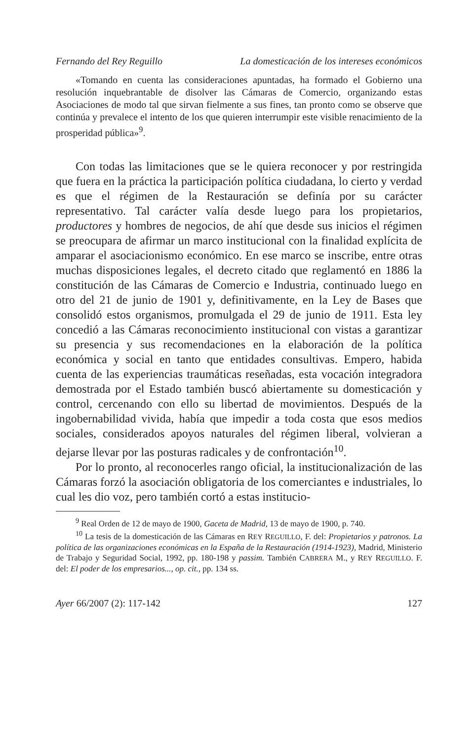Fernando del Rey Reguillo La domesticación de los intereses económicos
«Tomando en cuenta las consideraciones apuntadas, ha formado el Gobierno una resolución inquebrantable de disolver las Cámaras de Comercio, organizando estas Asociaciones de modo tal que sirvan fielmente a sus fines, tan pronto como se observe que continúa y prevalece el intento de los que quieren interrumpir este visible renacimiento de la prosperidad pública»<sup>9</sup>.
Con todas las limitaciones que se le quiera reconocer y por restringida que fuera en la práctica la participación política ciudadana, lo cierto y verdad es que el régimen de la Restauración se definía por su carácter representativo. Tal carácter valía desde luego para los propietarios, productores y hombres de negocios, de ahí que desde sus inicios el régimen se preocupara de afirmar un marco institucional con la finalidad explícita de amparar el asociacionismo económico. En ese marco se inscribe, entre otras muchas disposiciones legales, el decreto citado que reglamentó en 1886 la constitución de las Cámaras de Comercio e Industria, continuado luego en otro del 21 de junio de 1901 y, definitivamente, en la Ley de Bases que consolidó estos organismos, promulgada el 29 de junio de 1911. Esta ley concedió a las Cámaras reconocimiento institucional con vistas a garantizar su presencia y sus recomendaciones en la elaboración de la política económica y social en tanto que entidades consultivas. Empero, habida cuenta de las experiencias traumáticas reseñadas, esta vocación integradora demostrada por el Estado también buscó abiertamente su domesticación y control, cercenando con ello su libertad de movimientos. Después de la ingobernabilidad vivida, había que impedir a toda costa que esos medios sociales, considerados apoyos naturales del régimen liberal, volvieran a dejarse llevar por las posturas radicales y de confrontación<sup>10</sup>.
Por lo pronto, al reconocerles rango oficial, la institucionalización de las Cámaras forzó la asociación obligatoria de los comerciantes e industriales, lo cual les dio voz, pero también cortó a estas institucio-
<sup>9</sup> Real Orden de 12 de mayo de 1900, Gaceta de Madrid, 13 de mayo de 1900, p. 740.
<sup>10</sup> La tesis de la domesticación de las Cámaras en REY REGUILLO, F. del: Propietarios y patronos. La política de las organizaciones económicas en la España de la Restauración (1914-1923), Madrid, Ministerio de Trabajo y Seguridad Social, 1992, pp. 180-198 y passim. También CABRERA M., y REY REGUILLO. F. del: El poder de los empresarios..., op. cit., pp. 134 ss.
Ayer 66/2007 (2): 117-142 127